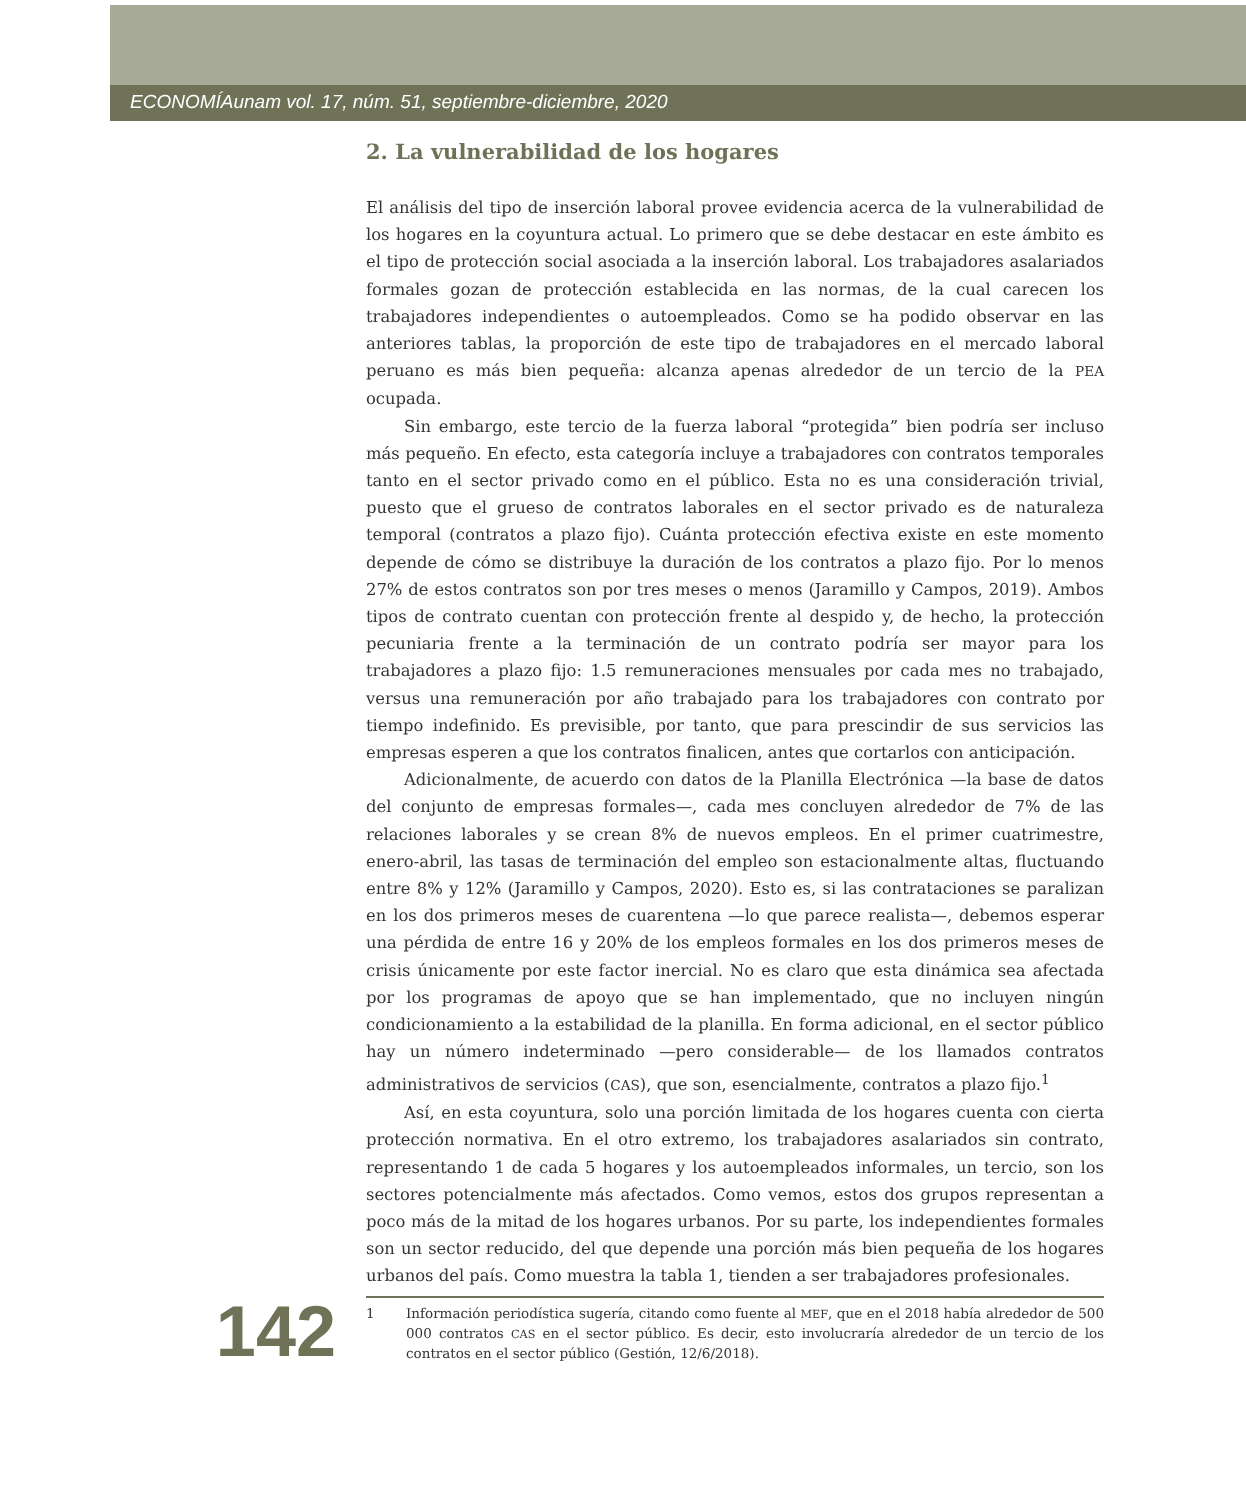ECONOMÍAunam vol. 17, núm. 51, septiembre-diciembre, 2020
2. La vulnerabilidad de los hogares
El análisis del tipo de inserción laboral provee evidencia acerca de la vulnerabilidad de los hogares en la coyuntura actual. Lo primero que se debe destacar en este ámbito es el tipo de protección social asociada a la inserción laboral. Los trabajadores asalariados formales gozan de protección establecida en las normas, de la cual carecen los trabajadores independientes o autoempleados. Como se ha podido observar en las anteriores tablas, la proporción de este tipo de trabajadores en el mercado laboral peruano es más bien pequeña: alcanza apenas alrededor de un tercio de la PEA ocupada.
Sin embargo, este tercio de la fuerza laboral “protegida” bien podría ser incluso más pequeño. En efecto, esta categoría incluye a trabajadores con contratos temporales tanto en el sector privado como en el público. Esta no es una consideración trivial, puesto que el grueso de contratos laborales en el sector privado es de naturaleza temporal (contratos a plazo fijo). Cuánta protección efectiva existe en este momento depende de cómo se distribuye la duración de los contratos a plazo fijo. Por lo menos 27% de estos contratos son por tres meses o menos (Jaramillo y Campos, 2019). Ambos tipos de contrato cuentan con protección frente al despido y, de hecho, la protección pecuniaria frente a la terminación de un contrato podría ser mayor para los trabajadores a plazo fijo: 1.5 remuneraciones mensuales por cada mes no trabajado, versus una remuneración por año trabajado para los trabajadores con contrato por tiempo indefinido. Es previsible, por tanto, que para prescindir de sus servicios las empresas esperen a que los contratos finalicen, antes que cortarlos con anticipación.
Adicionalmente, de acuerdo con datos de la Planilla Electrónica —la base de datos del conjunto de empresas formales—, cada mes concluyen alrededor de 7% de las relaciones laborales y se crean 8% de nuevos empleos. En el primer cuatrimestre, enero-abril, las tasas de terminación del empleo son estacionalmente altas, fluctuando entre 8% y 12% (Jaramillo y Campos, 2020). Esto es, si las contrataciones se paralizan en los dos primeros meses de cuarentena —lo que parece realista—, debemos esperar una pérdida de entre 16 y 20% de los empleos formales en los dos primeros meses de crisis únicamente por este factor inercial. No es claro que esta dinámica sea afectada por los programas de apoyo que se han implementado, que no incluyen ningún condicionamiento a la estabilidad de la planilla. En forma adicional, en el sector público hay un número indeterminado —pero considerable— de los llamados contratos administrativos de servicios (CAS), que son, esencialmente, contratos a plazo fijo.<sup>1</sup>
Así, en esta coyuntura, solo una porción limitada de los hogares cuenta con cierta protección normativa. En el otro extremo, los trabajadores asalariados sin contrato, representando 1 de cada 5 hogares y los autoempleados informales, un tercio, son los sectores potencialmente más afectados. Como vemos, estos dos grupos representan a poco más de la mitad de los hogares urbanos. Por su parte, los independientes formales son un sector reducido, del que depende una porción más bien pequeña de los hogares urbanos del país. Como muestra la tabla 1, tienden a ser trabajadores profesionales.
142
1 Información periodística sugería, citando como fuente al MEF, que en el 2018 había alrededor de 500 000 contratos CAS en el sector público. Es decir, esto involucraría alrededor de un tercio de los contratos en el sector público (Gestión, 12/6/2018).